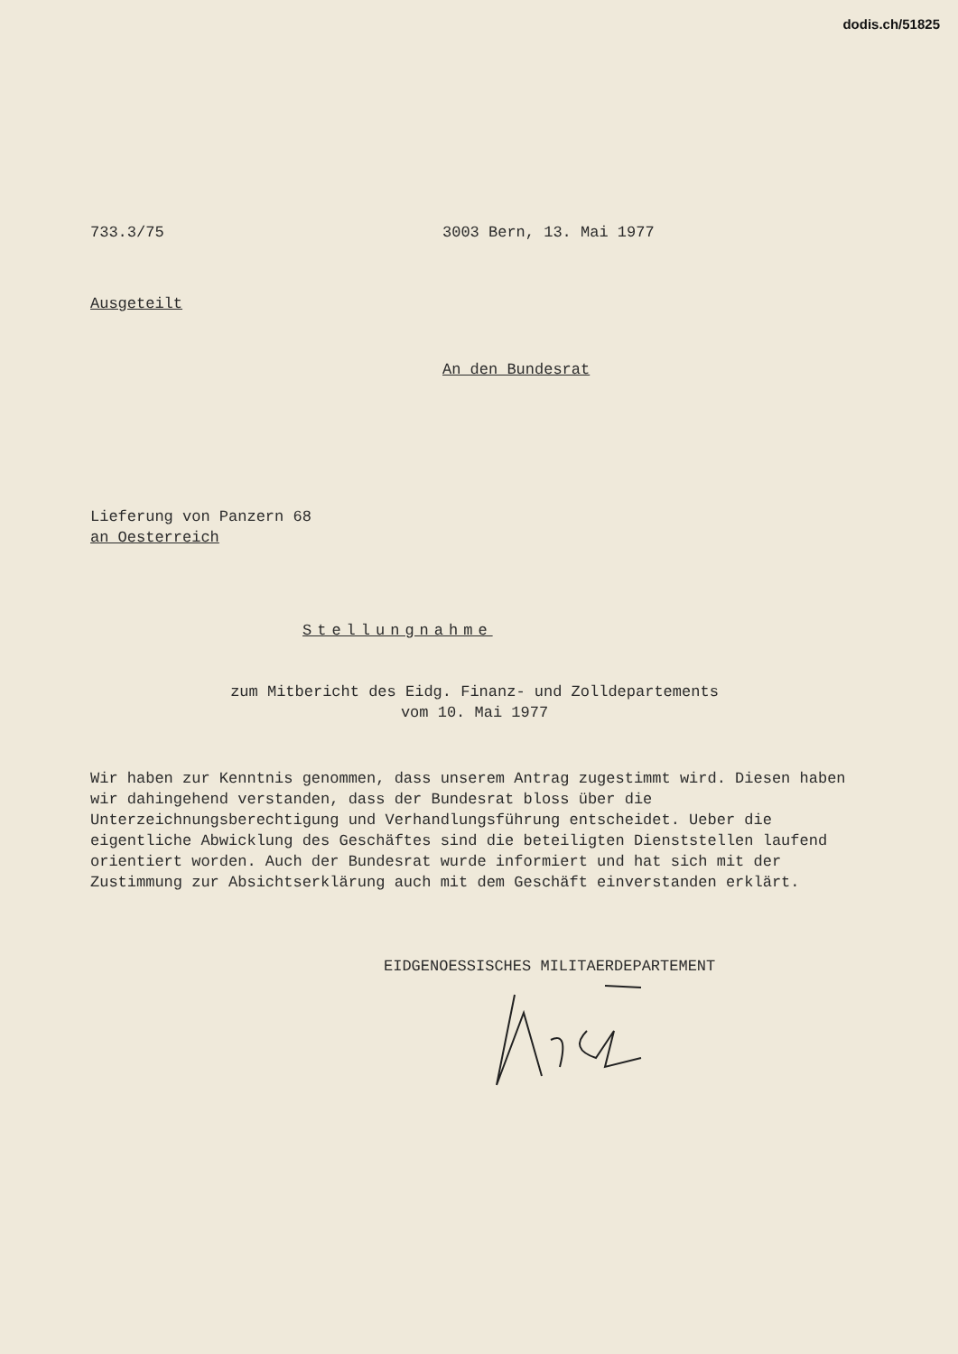dodis.ch/51825
733.3/75 3003 Bern, 13. Mai 1977
Ausgeteilt
An den Bundesrat
Lieferung von Panzern 68
an Oesterreich
Stellungnahme
zum Mitbericht des Eidg. Finanz- und Zolldepartements
vom 10. Mai 1977
Wir haben zur Kenntnis genommen, dass unserem Antrag zugestimmt wird. Diesen haben wir dahingehend verstanden, dass der Bundesrat bloss über die Unterzeichnungsberechtigung und Verhandlungsführung entscheidet. Ueber die eigentliche Abwicklung des Geschäftes sind die beteiligten Dienststellen laufend orientiert worden. Auch der Bundesrat wurde informiert und hat sich mit der Zustimmung zur Absichtserklärung auch mit dem Geschäft einverstanden erklärt.
EIDGENOESSISCHES MILITAERDEPARTEMENT